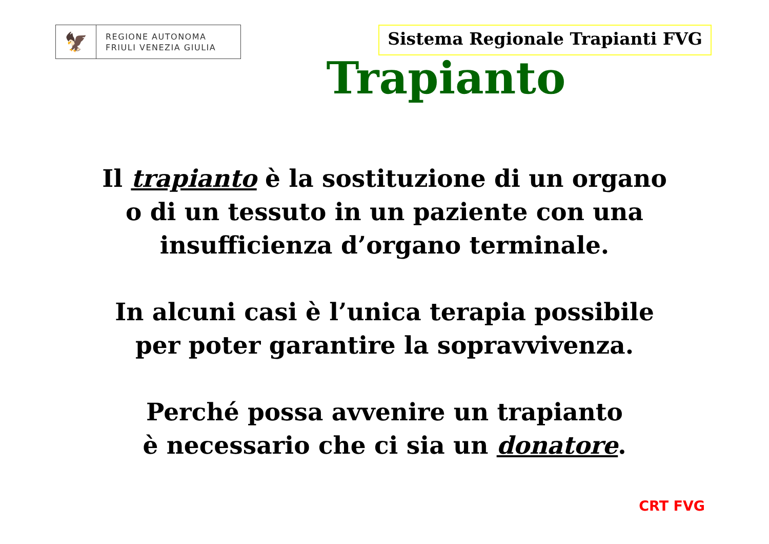🦅
REGIONE AUTONOMA
FRIULI VENEZIA GIULIA
Sistema Regionale Trapianti FVG
Trapianto
Il trapianto è la sostituzione di un organo
o di un tessuto in un paziente con una
insufficienza d’organo terminale.
In alcuni casi è l’unica terapia possibile
per poter garantire la sopravvivenza.
Perché possa avvenire un trapianto
è necessario che ci sia un donatore.
CRT FVG